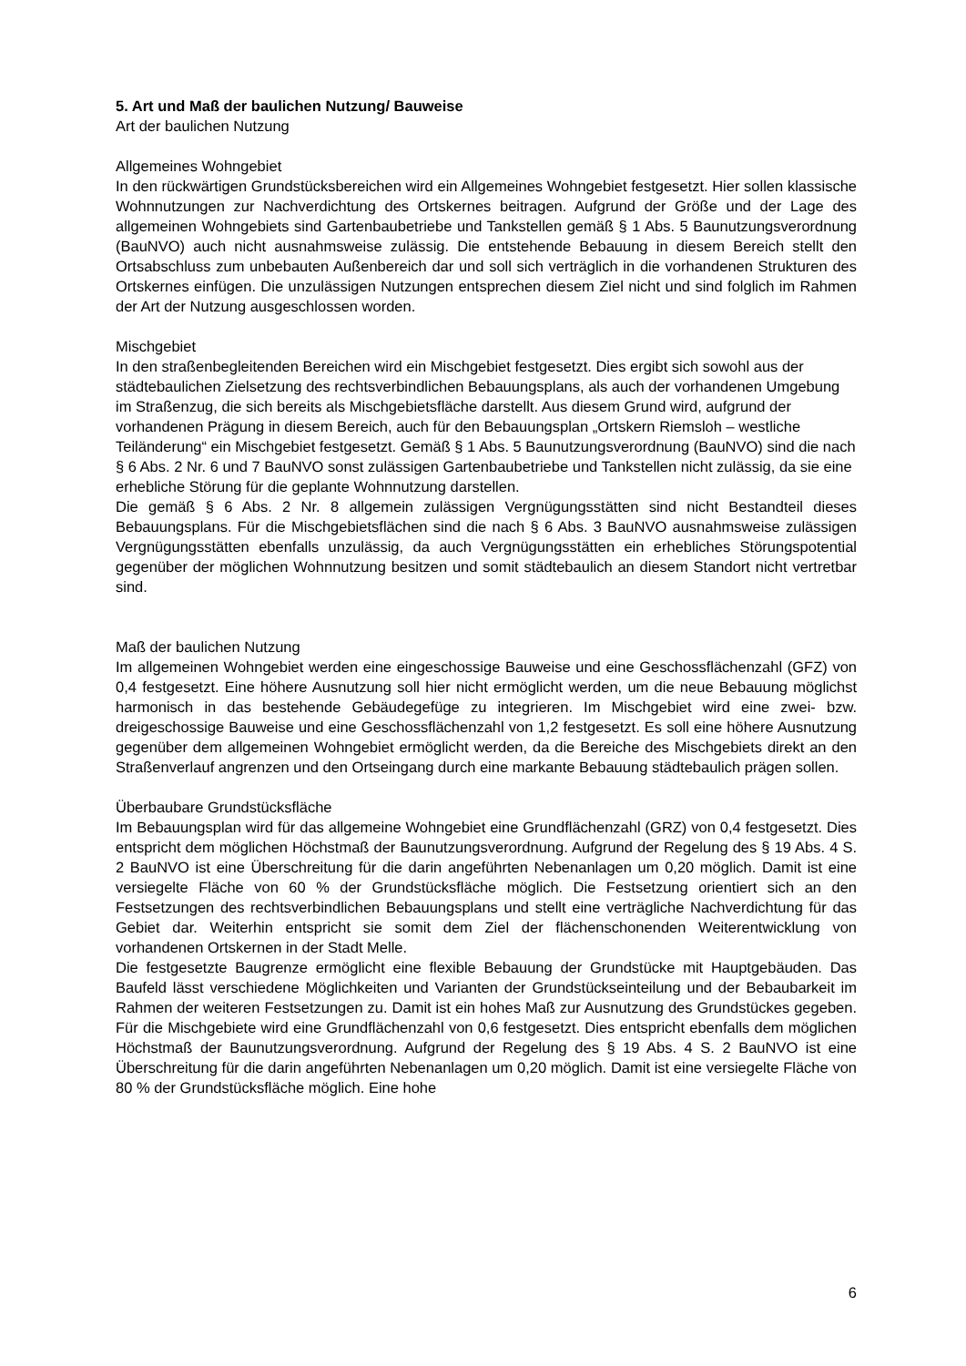5. Art und Maß der baulichen Nutzung/ Bauweise
Art der baulichen Nutzung
Allgemeines Wohngebiet
In den rückwärtigen Grundstücksbereichen wird ein Allgemeines Wohngebiet festgesetzt. Hier sollen klassische Wohnnutzungen zur Nachverdichtung des Ortskernes beitragen. Aufgrund der Größe und der Lage des allgemeinen Wohngebiets sind Gartenbaubetriebe und Tankstellen gemäß § 1 Abs. 5 Baunutzungsverordnung (BauNVO) auch nicht ausnahmsweise zulässig. Die entstehende Bebauung in diesem Bereich stellt den Ortsabschluss zum unbebauten Außenbereich dar und soll sich verträglich in die vorhandenen Strukturen des Ortskernes einfügen. Die unzulässigen Nutzungen entsprechen diesem Ziel nicht und sind folglich im Rahmen der Art der Nutzung ausgeschlossen worden.
Mischgebiet
In den straßenbegleitenden Bereichen wird ein Mischgebiet festgesetzt. Dies ergibt sich sowohl aus der städtebaulichen Zielsetzung des rechtsverbindlichen Bebauungsplans, als auch der vorhandenen Umgebung im Straßenzug, die sich bereits als Mischgebietsfläche darstellt. Aus diesem Grund wird, aufgrund der vorhandenen Prägung in diesem Bereich, auch für den Bebauungsplan „Ortskern Riemsloh – westliche Teiländerung“ ein Mischgebiet festgesetzt. Gemäß § 1 Abs. 5 Baunutzungsverordnung (BauNVO) sind die nach § 6 Abs. 2 Nr. 6 und 7 BauNVO sonst zulässigen Gartenbaubetriebe und Tankstellen nicht zulässig, da sie eine erhebliche Störung für die geplante Wohnnutzung darstellen.
Die gemäß § 6 Abs. 2 Nr. 8 allgemein zulässigen Vergnügungsstätten sind nicht Bestandteil dieses Bebauungsplans. Für die Mischgebietsflächen sind die nach § 6 Abs. 3 BauNVO ausnahmsweise zulässigen Vergnügungsstätten ebenfalls unzulässig, da auch Vergnügungsstätten ein erhebliches Störungspotential gegenüber der möglichen Wohnnutzung besitzen und somit städtebaulich an diesem Standort nicht vertretbar sind.
Maß der baulichen Nutzung
Im allgemeinen Wohngebiet werden eine eingeschossige Bauweise und eine Geschossflächenzahl (GFZ) von 0,4 festgesetzt. Eine höhere Ausnutzung soll hier nicht ermöglicht werden, um die neue Bebauung möglichst harmonisch in das bestehende Gebäudegefüge zu integrieren. Im Mischgebiet wird eine zwei- bzw. dreigeschossige Bauweise und eine Geschossflächenzahl von 1,2 festgesetzt. Es soll eine höhere Ausnutzung gegenüber dem allgemeinen Wohngebiet ermöglicht werden, da die Bereiche des Mischgebiets direkt an den Straßenverlauf angrenzen und den Ortseingang durch eine markante Bebauung städtebaulich prägen sollen.
Überbaubare Grundstücksfläche
Im Bebauungsplan wird für das allgemeine Wohngebiet eine Grundflächenzahl (GRZ) von 0,4 festgesetzt. Dies entspricht dem möglichen Höchstmaß der Baunutzungsverordnung. Aufgrund der Regelung des § 19 Abs. 4 S. 2 BauNVO ist eine Überschreitung für die darin angeführten Nebenanlagen um 0,20 möglich. Damit ist eine versiegelte Fläche von 60 % der Grundstücksfläche möglich. Die Festsetzung orientiert sich an den Festsetzungen des rechtsverbindlichen Bebauungsplans und stellt eine verträgliche Nachverdichtung für das Gebiet dar. Weiterhin entspricht sie somit dem Ziel der flächenschonenden Weiterentwicklung von vorhandenen Ortskernen in der Stadt Melle.
Die festgesetzte Baugrenze ermöglicht eine flexible Bebauung der Grundstücke mit Hauptgebäuden. Das Baufeld lässt verschiedene Möglichkeiten und Varianten der Grundstückseinteilung und der Bebaubarkeit im Rahmen der weiteren Festsetzungen zu. Damit ist ein hohes Maß zur Ausnutzung des Grundstückes gegeben. Für die Mischgebiete wird eine Grundflächenzahl von 0,6 festgesetzt. Dies entspricht ebenfalls dem möglichen Höchstmaß der Baunutzungsverordnung. Aufgrund der Regelung des § 19 Abs. 4 S. 2 BauNVO ist eine Überschreitung für die darin angeführten Nebenanlagen um 0,20 möglich. Damit ist eine versiegelte Fläche von 80 % der Grundstücksfläche möglich. Eine hohe
6